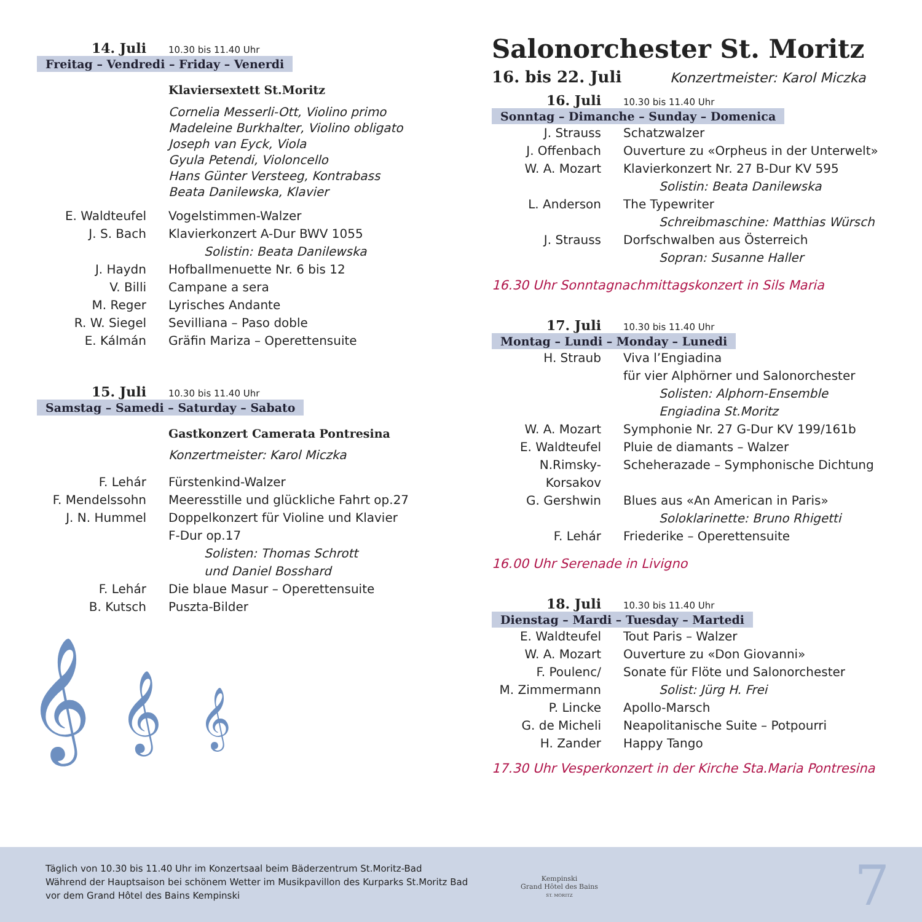14. Juli 10.30 bis 11.40 Uhr
Freitag – Vendredi – Friday – Venerdi
Klaviersextett St.Moritz
Cornelia Messerli-Ott, Violino primo
Madeleine Burkhalter, Violino obligato
Joseph van Eyck, Viola
Gyula Petendi, Violoncello
Hans Günter Versteeg, Kontrabass
Beata Danilewska, Klavier
E. Waldteufel Vogelstimmen-Walzer
J. S. Bach Klavierkonzert A-Dur BWV 1055
Solistin: Beata Danilewska
J. Haydn Hofballmenuette Nr. 6 bis 12
V. Billi Campane a sera
M. Reger Lyrisches Andante
R. W. Siegel Sevilliana – Paso doble
E. Kálmán Gräfin Mariza – Operettensuite
15. Juli 10.30 bis 11.40 Uhr
Samstag – Samedi – Saturday – Sabato
Gastkonzert Camerata Pontresina
Konzertmeister: Karol Miczka
F. Lehár Fürstenkind-Walzer
F. Mendelssohn Meeresstille und glückliche Fahrt op.27
J. N. Hummel Doppelkonzert für Violine und Klavier
F-Dur op.17
Solisten: Thomas Schrott
und Daniel Bosshard
F. Lehár Die blaue Masur – Operettensuite
B. Kutsch Puszta-Bilder
𝄞 𝄞 𝄞
Salonorchester St. Moritz
16. bis 22. Juli Konzertmeister: Karol Miczka
16. Juli 10.30 bis 11.40 Uhr
Sonntag – Dimanche – Sunday – Domenica
J. Strauss Schatzwalzer
J. Offenbach Ouverture zu «Orpheus in der Unterwelt»
W. A. Mozart Klavierkonzert Nr. 27 B-Dur KV 595
Solistin: Beata Danilewska
L. Anderson The Typewriter
Schreibmaschine: Matthias Würsch
J. Strauss Dorfschwalben aus Österreich
Sopran: Susanne Haller
16.30 Uhr Sonntagnachmittagskonzert in Sils Maria
17. Juli 10.30 bis 11.40 Uhr
Montag – Lundi – Monday – Lunedi
H. Straub Viva l’Engiadina
für vier Alphörner und Salonorchester
Solisten: Alphorn-Ensemble
Engiadina St.Moritz
W. A. Mozart Symphonie Nr. 27 G-Dur KV 199/161b
E. Waldteufel Pluie de diamants – Walzer
N.Rimsky-Korsakov
Scheherazade – Symphonische Dichtung
G. Gershwin Blues aus «An American in Paris»
Soloklarinette: Bruno Rhigetti
F. Lehár Friederike – Operettensuite
16.00 Uhr Serenade in Livigno
18. Juli 10.30 bis 11.40 Uhr
Dienstag – Mardi – Tuesday – Martedi
E. Waldteufel Tout Paris – Walzer
W. A. Mozart Ouverture zu «Don Giovanni»
F. Poulenc/ Sonate für Flöte und Salonorchester
M. Zimmermann Solist: Jürg H. Frei
P. Lincke Apollo-Marsch
G. de Micheli Neapolitanische Suite – Potpourri
H. Zander Happy Tango
17.30 Uhr Vesperkonzert in der Kirche Sta.Maria Pontresina
Täglich von 10.30 bis 11.40 Uhr im Konzertsaal beim Bäderzentrum St.Moritz-Bad
Während der Hauptsaison bei schönem Wetter im Musikpavillon des Kurparks St.Moritz Bad
vor dem Grand Hôtel des Bains Kempinski
Kempinski
Grand Hôtel des Bains
ST. MORITZ
7